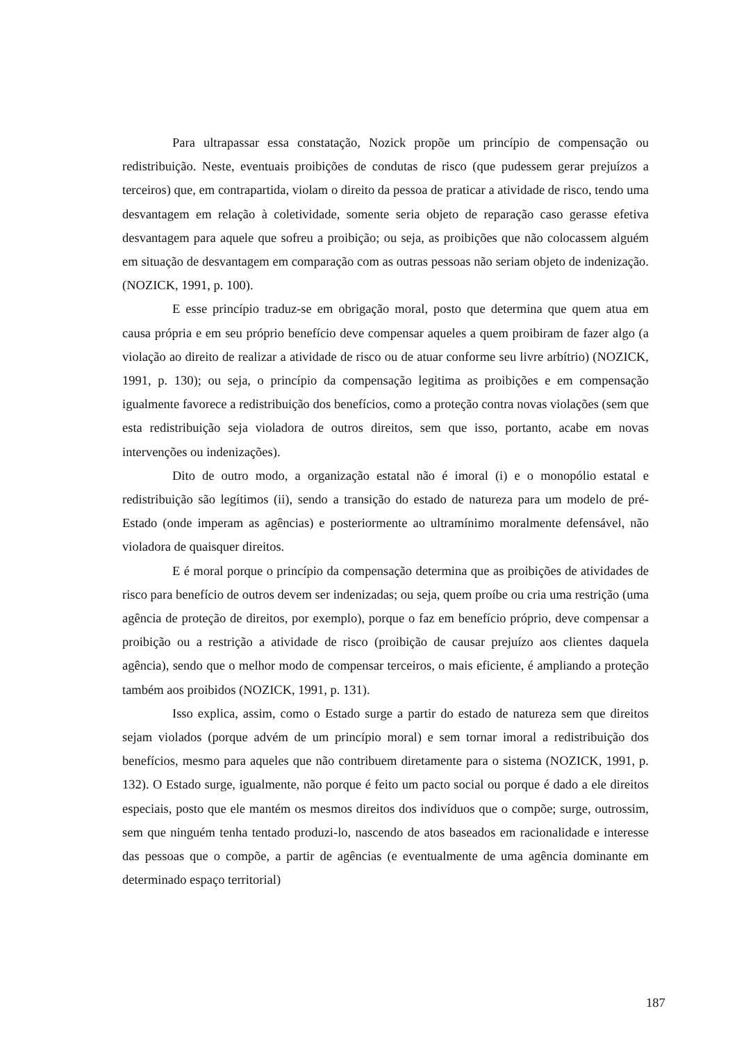Para ultrapassar essa constatação, Nozick propõe um princípio de compensação ou redistribuição. Neste, eventuais proibições de condutas de risco (que pudessem gerar prejuízos a terceiros) que, em contrapartida, violam o direito da pessoa de praticar a atividade de risco, tendo uma desvantagem em relação à coletividade, somente seria objeto de reparação caso gerasse efetiva desvantagem para aquele que sofreu a proibição; ou seja, as proibições que não colocassem alguém em situação de desvantagem em comparação com as outras pessoas não seriam objeto de indenização. (NOZICK, 1991, p. 100).
E esse princípio traduz-se em obrigação moral, posto que determina que quem atua em causa própria e em seu próprio benefício deve compensar aqueles a quem proibiram de fazer algo (a violação ao direito de realizar a atividade de risco ou de atuar conforme seu livre arbítrio) (NOZICK, 1991, p. 130); ou seja, o princípio da compensação legitima as proibições e em compensação igualmente favorece a redistribuição dos benefícios, como a proteção contra novas violações (sem que esta redistribuição seja violadora de outros direitos, sem que isso, portanto, acabe em novas intervenções ou indenizações).
Dito de outro modo, a organização estatal não é imoral (i) e o monopólio estatal e redistribuição são legítimos (ii), sendo a transição do estado de natureza para um modelo de pré-Estado (onde imperam as agências) e posteriormente ao ultramínimo moralmente defensável, não violadora de quaisquer direitos.
E é moral porque o princípio da compensação determina que as proibições de atividades de risco para benefício de outros devem ser indenizadas; ou seja, quem proíbe ou cria uma restrição (uma agência de proteção de direitos, por exemplo), porque o faz em benefício próprio, deve compensar a proibição ou a restrição a atividade de risco (proibição de causar prejuízo aos clientes daquela agência), sendo que o melhor modo de compensar terceiros, o mais eficiente, é ampliando a proteção também aos proibidos (NOZICK, 1991, p. 131).
Isso explica, assim, como o Estado surge a partir do estado de natureza sem que direitos sejam violados (porque advém de um princípio moral) e sem tornar imoral a redistribuição dos benefícios, mesmo para aqueles que não contribuem diretamente para o sistema (NOZICK, 1991, p. 132). O Estado surge, igualmente, não porque é feito um pacto social ou porque é dado a ele direitos especiais, posto que ele mantém os mesmos direitos dos indivíduos que o compõe; surge, outrossim, sem que ninguém tenha tentado produzi-lo, nascendo de atos baseados em racionalidade e interesse das pessoas que o compõe, a partir de agências (e eventualmente de uma agência dominante em determinado espaço territorial)
187